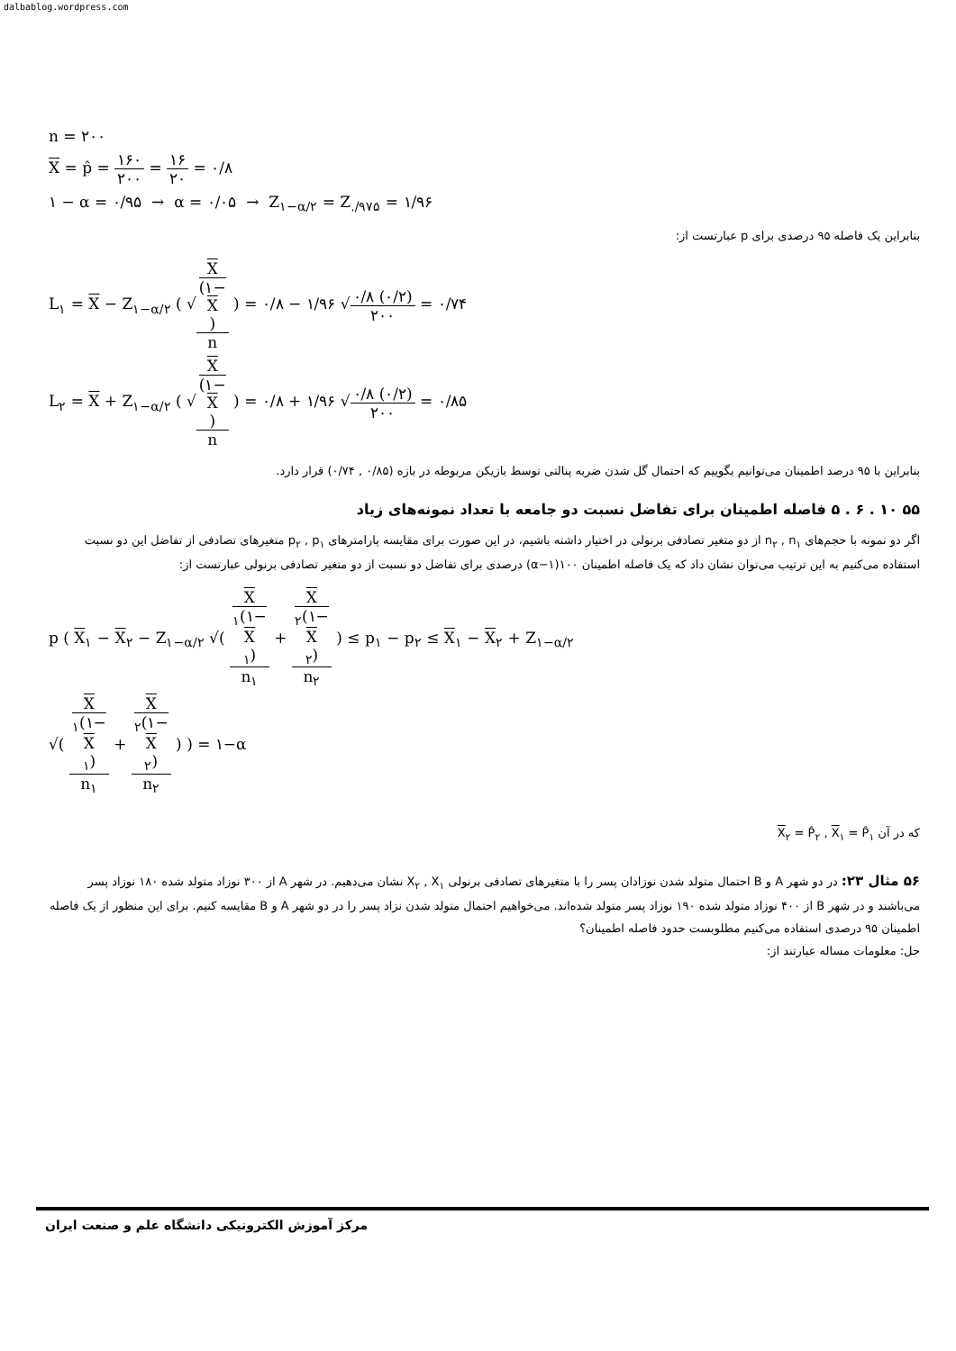dalbablog.wordpress.com
n = ۲۰۰
X = p̂ = ۱۶۰ ۲۰۰ = ۱۶ ۲۰ = ۰/۸
۱ − α = ۰/۹۵ → α = ۰/۰۵ → Z<sub>۱−α/۲</sub> = Z<sub>./۹۷۵</sub> = ۱/۹۶
بنابراین یک فاصله ۹۵ درصدی برای p عبارتست از:
L<sub>۱</sub> = X − Z<sub>۱−α/۲</sub> ( √X
(۱−
X) n ) = ۰/۸ − ۱/۹۶ √۰/۸ (۰/۲) ۲۰۰ = ۰/۷۴
L<sub>۲</sub> = X + Z<sub>۱−α/۲</sub> ( √X
(۱−
X) n ) = ۰/۸ + ۱/۹۶ √۰/۸ (۰/۲) ۲۰۰ = ۰/۸۵
بنابراین با ۹۵ درصد اطمینان می‌توانیم بگوییم که احتمال گل شدن ضربه پنالتی توسط بازیکن مربوطه در بازه (۰/۸۵ , ۰/۷۴) قرار دارد.
۵۵ ۱۰ . ۶ . ۵ فاصله اطمینان برای تفاضل نسبت دو جامعه با تعداد نمونه‌های زیاد
اگر دو نمونه با حجم‌های n<sub>۲</sub> , n<sub>۱</sub> از دو متغیر تصادفی برنولی در اختیار داشته باشیم، در این صورت برای مقایسه پارامترهای p<sub>۲</sub> , p<sub>۱</sub> متغیرهای تصادفی از تفاضل این دو نسبت استفاده می‌کنیم به این ترتیب می‌توان نشان داد که یک فاصله اطمینان ۱۰۰(۱−α) درصدی برای تفاضل دو نسبت از دو متغیر تصادفی برنولی عبارتست از:
p ( X<sub>۱</sub> − X<sub>۲</sub> − Z<sub>۱−α/۲</sub> √( X
<sub>۱</sub>(۱−
X
<sub>۱</sub>) n<sub>۱</sub> + X
<sub>۲</sub>(۱−
X
<sub>۲</sub>) n<sub>۲</sub> ) ≤ p<sub>۱</sub> − p<sub>۲</sub> ≤ X<sub>۱</sub> − X<sub>۲</sub> + Z<sub>۱−α/۲</sub>
√( X
<sub>۱</sub>(۱−
X
<sub>۱</sub>) n<sub>۱</sub> + X
<sub>۲</sub>(۱−
X
<sub>۲</sub>) n<sub>۲</sub> ) ) = ۱−α
که در آن X<sub>۲</sub> = P̂<sub>۲</sub> , X<sub>۱</sub> = P̂<sub>۱</sub>
۵۶ مثال ۲۳: در دو شهر A و B احتمال متولد شدن نوزادان پسر را با متغیرهای تصادفی برنولی X<sub>۲</sub> , X<sub>۱</sub> نشان می‌دهیم. در شهر A از ۳۰۰ نوزاد متولد شده ۱۸۰ نوزاد پسر می‌باشند و در شهر B از ۴۰۰ نوزاد متولد شده ۱۹۰ نوزاد پسر متولد شده‌اند. می‌خواهیم احتمال متولد شدن نزاد پسر را در دو شهر A و B مقایسه کنیم. برای این منظور از یک فاصله اطمینان ۹۵ درصدی استفاده می‌کنیم مطلوبست حدود فاصله اطمینان؟
حل: معلومات مساله عبارتند از:
مرکز آموزش الکترونیکی دانشگاه علم و صنعت ایران